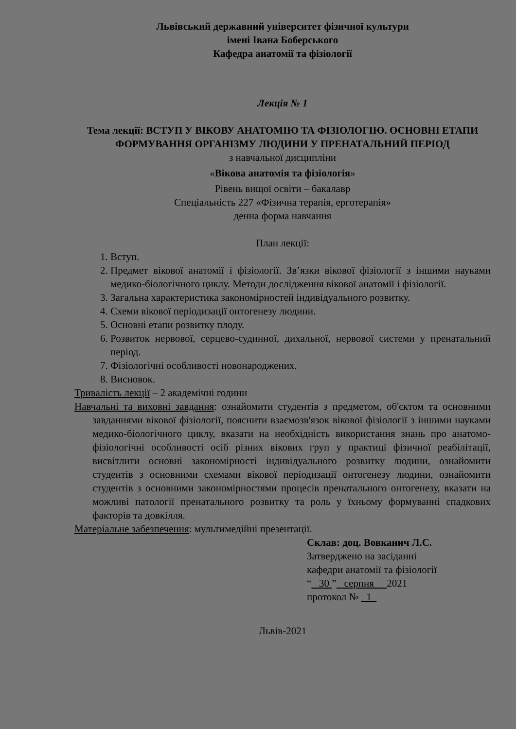Львівський державний університет фізичної культури
імені Івана Боберського
Кафедра анатомії та фізіології
Лекція № 1
Тема лекції: ВСТУП У ВІКОВУ АНАТОМІЮ ТА ФІЗІОЛОГІЮ. ОСНОВНІ ЕТАПИ ФОРМУВАННЯ ОРГАНІЗМУ ЛЮДИНИ У ПРЕНАТАЛЬНИЙ ПЕРІОД
з навчальної дисципліни
«Вікова анатомія та фізіологія»
Рівень вищої освіти – бакалавр
Спеціальність 227 «Фізична терапія, ерготерапія»
денна форма навчання
План лекції:
1. Вступ.
2. Предмет вікової анатомії і фізіології. Зв’язки вікової фізіології з іншими науками медико-біологічного циклу. Методи дослідження вікової анатомії і фізіології.
3. Загальна характеристика закономірностей індивідуального розвитку.
4. Схеми вікової періодизації онтогенезу людини.
5. Основні етапи розвитку плоду.
6. Розвиток нервової, серцево-судинної, дихальної, нервової системи у пренатальний період.
7. Фізіологічні особливості новонароджених.
8. Висновок.
Тривалість лекції – 2 академічні години
Навчальні та виховні завдання: ознайомити студентів з предметом, об'єктом та основними завданнями вікової фізіології, пояснити взаємозв'язок вікової фізіології з іншими науками медико-біологічного циклу, вказати на необхідність використання знань про анатомо-фізіологічні особливості осіб різних вікових груп у практиці фізичної реабілітації, висвітлити основні закономірності індивідуального розвитку людини, ознайомити студентів з основними схемами вікової періодизації онтогенезу людини, ознайомити студентів з основними закономірностями процесів пренатального онтогенезу, вказати на можливі патології пренатального розвитку та роль у їхньому формуванні спадкових факторів та довкілля.
Матеріальне забезпечення: мультимедійні презентації.
Склав: доц. Вовканич Л.С.
Затверджено на засіданні
кафедри анатомії та фізіології
“ 30 ” серпня 2021
протокол № 1
Львів-2021